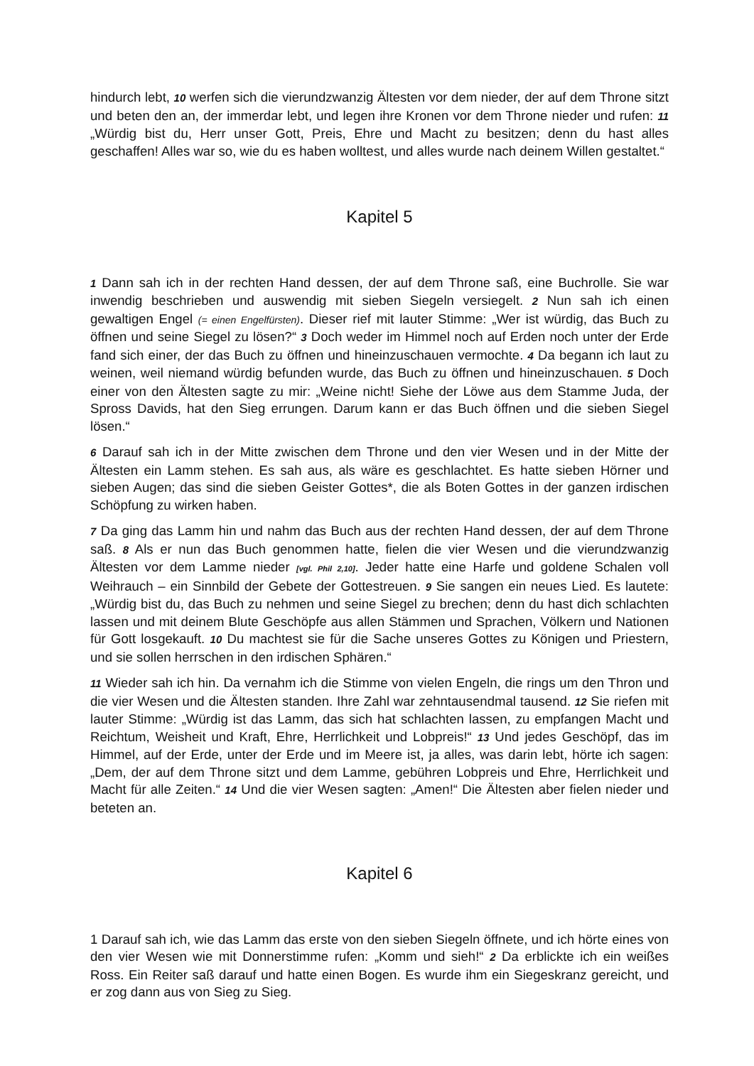hindurch lebt, 10 werfen sich die vierundzwanzig Ältesten vor dem nieder, der auf dem Throne sitzt und beten den an, der immerdar lebt, und legen ihre Kronen vor dem Throne nieder und rufen: 11 „Würdig bist du, Herr unser Gott, Preis, Ehre und Macht zu besitzen; denn du hast alles geschaffen! Alles war so, wie du es haben wolltest, und alles wurde nach deinem Willen gestaltet.“
Kapitel 5
1 Dann sah ich in der rechten Hand dessen, der auf dem Throne saß, eine Buchrolle. Sie war inwendig beschrieben und auswendig mit sieben Siegeln versiegelt. 2 Nun sah ich einen gewaltigen Engel (= einen Engelfürsten). Dieser rief mit lauter Stimme: „Wer ist würdig, das Buch zu öffnen und seine Siegel zu lösen?“ 3 Doch weder im Himmel noch auf Erden noch unter der Erde fand sich einer, der das Buch zu öffnen und hineinzuschauen vermochte. 4 Da begann ich laut zu weinen, weil niemand würdig befunden wurde, das Buch zu öffnen und hineinzuschauen. 5 Doch einer von den Ältesten sagte zu mir: „Weine nicht! Siehe der Löwe aus dem Stamme Juda, der Spross Davids, hat den Sieg errungen. Darum kann er das Buch öffnen und die sieben Siegel lösen.“
6 Darauf sah ich in der Mitte zwischen dem Throne und den vier Wesen und in der Mitte der Ältesten ein Lamm stehen. Es sah aus, als wäre es geschlachtet. Es hatte sieben Hörner und sieben Augen; das sind die sieben Geister Gottes*, die als Boten Gottes in der ganzen irdischen Schöpfung zu wirken haben.
7 Da ging das Lamm hin und nahm das Buch aus der rechten Hand dessen, der auf dem Throne saß. 8 Als er nun das Buch genommen hatte, fielen die vier Wesen und die vierundzwanzig Ältesten vor dem Lamme nieder [vgl. Phil 2,10]. Jeder hatte eine Harfe und goldene Schalen voll Weihrauch – ein Sinnbild der Gebete der Gottestreuen. 9 Sie sangen ein neues Lied. Es lautete: „Würdig bist du, das Buch zu nehmen und seine Siegel zu brechen; denn du hast dich schlachten lassen und mit deinem Blute Geschöpfe aus allen Stämmen und Sprachen, Völkern und Nationen für Gott losgekauft. 10 Du machtest sie für die Sache unseres Gottes zu Königen und Priestern, und sie sollen herrschen in den irdischen Sphären.“
11 Wieder sah ich hin. Da vernahm ich die Stimme von vielen Engeln, die rings um den Thron und die vier Wesen und die Ältesten standen. Ihre Zahl war zehntausendmal tausend. 12 Sie riefen mit lauter Stimme: „Würdig ist das Lamm, das sich hat schlachten lassen, zu empfangen Macht und Reichtum, Weisheit und Kraft, Ehre, Herrlichkeit und Lobpreis!“ 13 Und jedes Geschöpf, das im Himmel, auf der Erde, unter der Erde und im Meere ist, ja alles, was darin lebt, hörte ich sagen: „Dem, der auf dem Throne sitzt und dem Lamme, gebühren Lobpreis und Ehre, Herrlichkeit und Macht für alle Zeiten.“ 14 Und die vier Wesen sagten: „Amen!“ Die Ältesten aber fielen nieder und beteten an.
Kapitel 6
1 Darauf sah ich, wie das Lamm das erste von den sieben Siegeln öffnete, und ich hörte eines von den vier Wesen wie mit Donnerstimme rufen: „Komm und sieh!“ 2 Da erblickte ich ein weißes Ross. Ein Reiter saß darauf und hatte einen Bogen. Es wurde ihm ein Siegeskranz gereicht, und er zog dann aus von Sieg zu Sieg.